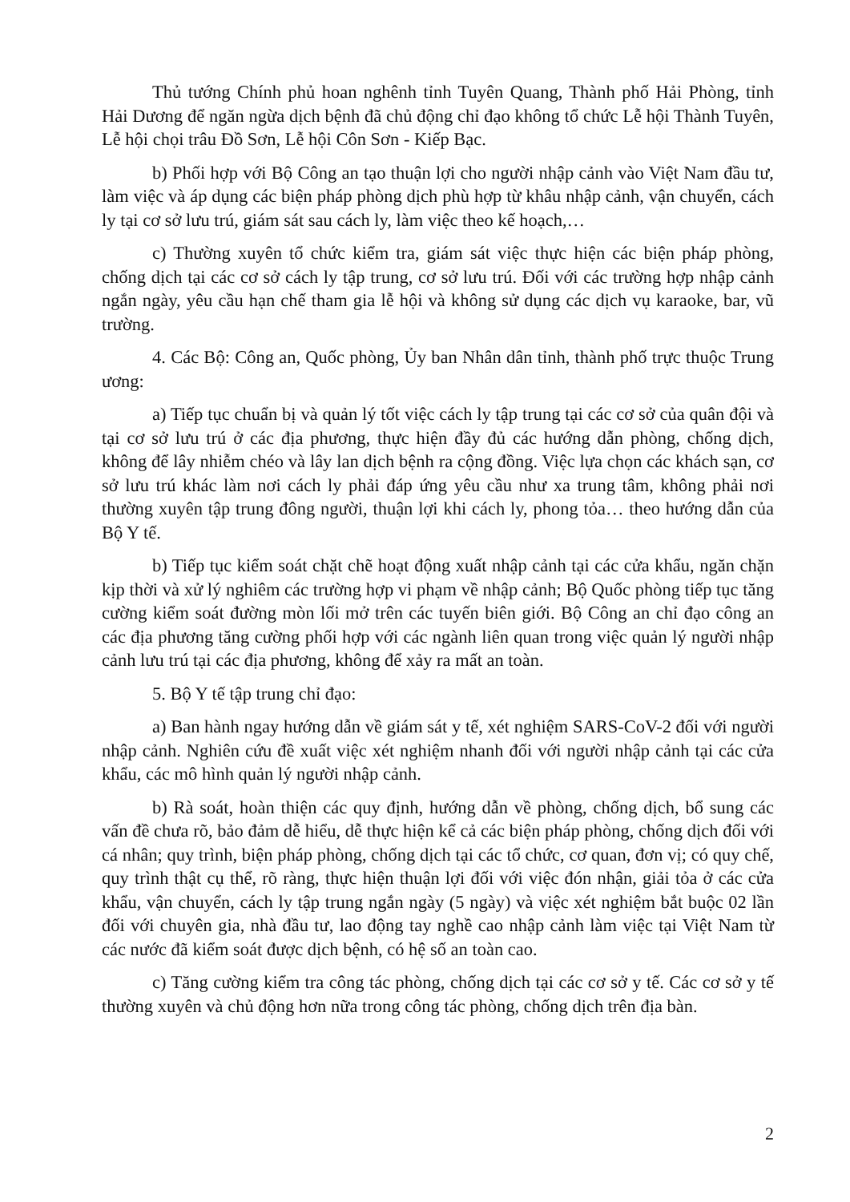Thủ tướng Chính phủ hoan nghênh tỉnh Tuyên Quang, Thành phố Hải Phòng, tỉnh Hải Dương để ngăn ngừa dịch bệnh đã chủ động chỉ đạo không tổ chức Lễ hội Thành Tuyên, Lễ hội chọi trâu Đồ Sơn, Lễ hội Côn Sơn - Kiếp Bạc.
b) Phối hợp với Bộ Công an tạo thuận lợi cho người nhập cảnh vào Việt Nam đầu tư, làm việc và áp dụng các biện pháp phòng dịch phù hợp từ khâu nhập cảnh, vận chuyển, cách ly tại cơ sở lưu trú, giám sát sau cách ly, làm việc theo kế hoạch,…
c) Thường xuyên tổ chức kiểm tra, giám sát việc thực hiện các biện pháp phòng, chống dịch tại các cơ sở cách ly tập trung, cơ sở lưu trú. Đối với các trường hợp nhập cảnh ngắn ngày, yêu cầu hạn chế tham gia lễ hội và không sử dụng các dịch vụ karaoke, bar, vũ trường.
4. Các Bộ: Công an, Quốc phòng, Ủy ban Nhân dân tỉnh, thành phố trực thuộc Trung ương:
a) Tiếp tục chuẩn bị và quản lý tốt việc cách ly tập trung tại các cơ sở của quân đội và tại cơ sở lưu trú ở các địa phương, thực hiện đầy đủ các hướng dẫn phòng, chống dịch, không để lây nhiễm chéo và lây lan dịch bệnh ra cộng đồng. Việc lựa chọn các khách sạn, cơ sở lưu trú khác làm nơi cách ly phải đáp ứng yêu cầu như xa trung tâm, không phải nơi thường xuyên tập trung đông người, thuận lợi khi cách ly, phong tỏa… theo hướng dẫn của Bộ Y tế.
b) Tiếp tục kiểm soát chặt chẽ hoạt động xuất nhập cảnh tại các cửa khẩu, ngăn chặn kịp thời và xử lý nghiêm các trường hợp vi phạm về nhập cảnh; Bộ Quốc phòng tiếp tục tăng cường kiểm soát đường mòn lối mở trên các tuyến biên giới. Bộ Công an chỉ đạo công an các địa phương tăng cường phối hợp với các ngành liên quan trong việc quản lý người nhập cảnh lưu trú tại các địa phương, không để xảy ra mất an toàn.
5. Bộ Y tế tập trung chỉ đạo:
a) Ban hành ngay hướng dẫn về giám sát y tế, xét nghiệm SARS-CoV-2 đối với người nhập cảnh. Nghiên cứu đề xuất việc xét nghiệm nhanh đối với người nhập cảnh tại các cửa khẩu, các mô hình quản lý người nhập cảnh.
b) Rà soát, hoàn thiện các quy định, hướng dẫn về phòng, chống dịch, bổ sung các vấn đề chưa rõ, bảo đảm dễ hiểu, dễ thực hiện kể cả các biện pháp phòng, chống dịch đối với cá nhân; quy trình, biện pháp phòng, chống dịch tại các tổ chức, cơ quan, đơn vị; có quy chế, quy trình thật cụ thể, rõ ràng, thực hiện thuận lợi đối với việc đón nhận, giải tỏa ở các cửa khẩu, vận chuyển, cách ly tập trung ngắn ngày (5 ngày) và việc xét nghiệm bắt buộc 02 lần đối với chuyên gia, nhà đầu tư, lao động tay nghề cao nhập cảnh làm việc tại Việt Nam từ các nước đã kiểm soát được dịch bệnh, có hệ số an toàn cao.
c) Tăng cường kiểm tra công tác phòng, chống dịch tại các cơ sở y tế. Các cơ sở y tế thường xuyên và chủ động hơn nữa trong công tác phòng, chống dịch trên địa bàn.
2